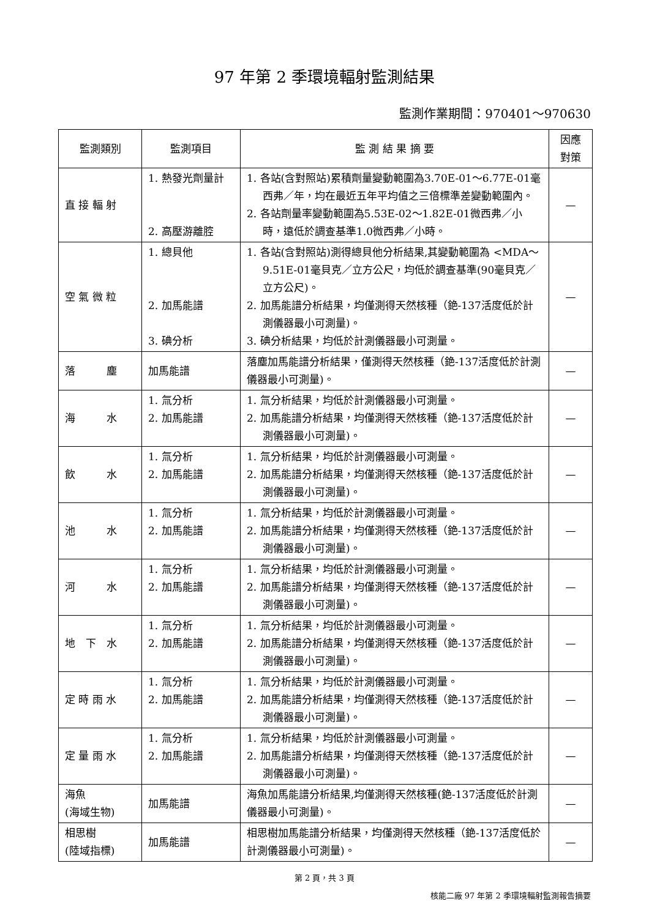97 年第 2 季環境輻射監測結果
監測作業期間：970401～970630
| 監測類別 | 監測項目 | 監 測 結 果 摘 要 | 因應 對策 |
| --- | --- | --- | --- |
| 直 接 輻 射 | 1. 熱發光劑量計 2. 高壓游離腔 | 1. 各站(含對照站)累積劑量變動範圍為3.70E-01～6.77E-01毫西弗／年，均在最近五年平均值之三倍標準差變動範圍內。 2. 各站劑量率變動範圍為5.53E-02～1.82E-01微西弗／小時，遠低於調查基準1.0微西弗／小時。 | — |
| 空 氣 微 粒 | 1. 總貝他 2. 加馬能譜 3. 碘分析 | 1. 各站(含對照站)測得總貝他分析結果,其變動範圍為 <MDA～9.51E-01毫貝克／立方公尺，均低於調查基準(90毫貝克／立方公尺)。 2. 加馬能譜分析結果，均僅測得天然核種（銫-137活度低於計測儀器最小可測量)。 3. 碘分析結果，均低於計測儀器最小可測量。 | — |
| 落 塵 | 加馬能譜 | 落塵加馬能譜分析結果，僅測得天然核種（銫-137活度低於計測儀器最小可測量)。 | — |
| 海 水 | 1. 氚分析 2. 加馬能譜 | 1. 氚分析結果，均低於計測儀器最小可測量。 2. 加馬能譜分析結果，均僅測得天然核種（銫-137活度低於計測儀器最小可測量)。 | — |
| 飲 水 | 1. 氚分析 2. 加馬能譜 | 1. 氚分析結果，均低於計測儀器最小可測量。 2. 加馬能譜分析結果，均僅測得天然核種（銫-137活度低於計測儀器最小可測量)。 | — |
| 池 水 | 1. 氚分析 2. 加馬能譜 | 1. 氚分析結果，均低於計測儀器最小可測量。 2. 加馬能譜分析結果，均僅測得天然核種（銫-137活度低於計測儀器最小可測量)。 | — |
| 河 水 | 1. 氚分析 2. 加馬能譜 | 1. 氚分析結果，均低於計測儀器最小可測量。 2. 加馬能譜分析結果，均僅測得天然核種（銫-137活度低於計測儀器最小可測量)。 | — |
| 地 下 水 | 1. 氚分析 2. 加馬能譜 | 1. 氚分析結果，均低於計測儀器最小可測量。 2. 加馬能譜分析結果，均僅測得天然核種（銫-137活度低於計測儀器最小可測量)。 | — |
| 定 時 雨 水 | 1. 氚分析 2. 加馬能譜 | 1. 氚分析結果，均低於計測儀器最小可測量。 2. 加馬能譜分析結果，均僅測得天然核種（銫-137活度低於計測儀器最小可測量)。 | — |
| 定 量 雨 水 | 1. 氚分析 2. 加馬能譜 | 1. 氚分析結果，均低於計測儀器最小可測量。 2. 加馬能譜分析結果，均僅測得天然核種（銫-137活度低於計測儀器最小可測量)。 | — |
| 海魚 (海域生物) | 加馬能譜 | 海魚加馬能譜分析結果,均僅測得天然核種(銫-137活度低於計測儀器最小可測量)。 | — |
| 相思樹 (陸域指標) | 加馬能譜 | 相思樹加馬能譜分析結果，均僅測得天然核種（銫-137活度低於計測儀器最小可測量)。 | — |
第 2 頁，共 3 頁
核能二廠 97 年第 2 季環境輻射監測報告摘要